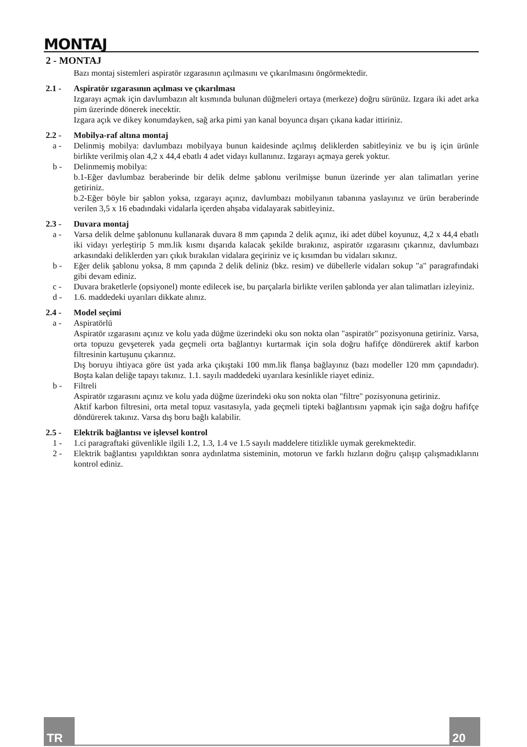MONTAJ
2 - MONTAJ
Bazı montaj sistemleri aspiratör ızgarasının açılmasını ve çıkarılmasını öngörmektedir.
2.1 - Aspiratör ızgarasının açılması ve çıkarılması
Izgarayı açmak için davlumbazın alt kısmında bulunan düğmeleri ortaya (merkeze) doğru sürünüz. Izgara iki adet arka pim üzerinde dönerek inecektir.
Izgara açık ve dikey konumdayken, sağ arka pimi yan kanal boyunca dışarı çıkana kadar ittiriniz.
2.2 - Mobilya-raf altına montaj
a - Delinmiş mobilya: davlumbazı mobilyaya bunun kaidesinde açılmış deliklerden sabitleyiniz ve bu iş için ürünle birlikte verilmiş olan 4,2 x 44,4 ebatlı 4 adet vidayı kullanınız. Izgarayı açmaya gerek yoktur.
b - Delinmemiş mobilya:
b.1-Eğer davlumbaz beraberinde bir delik delme şablonu verilmişse bunun üzerinde yer alan talimatları yerine getiriniz.
b.2-Eğer böyle bir şablon yoksa, ızgarayı açınız, davlumbazı mobilyanın tabanına yaslayınız ve ürün beraberinde verilen 3,5 x 16 ebadındaki vidalarla içerden ahşaba vidalayarak sabitleyiniz.
2.3 - Duvara montaj
a - Varsa delik delme şablonunu kullanarak duvara 8 mm çapında 2 delik açınız, iki adet dübel koyunuz, 4,2 x 44,4 ebatlı iki vidayı yerleştirip 5 mm.lik kısmı dışarıda kalacak şekilde bırakınız, aspiratör ızgarasını çıkarınız, davlumbazı arkasındaki deliklerden yarı çıkık bırakılan vidalara geçiriniz ve iç kısımdan bu vidaları sıkınız.
b - Eğer delik şablonu yoksa, 8 mm çapında 2 delik deliniz (bkz. resim) ve dübellerle vidaları sokup "a" paragrafındaki gibi devam ediniz.
c - Duvara braketlerle (opsiyonel) monte edilecek ise, bu parçalarla birlikte verilen şablonda yer alan talimatları izleyiniz.
d - 1.6. maddedeki uyarıları dikkate alınız.
2.4 - Model seçimi
a - Aspiratörlü
Aspiratör ızgarasını açınız ve kolu yada düğme üzerindeki oku son nokta olan "aspiratör" pozisyonuna getiriniz. Varsa, orta topuzu gevşeterek yada geçmeli orta bağlantıyı kurtarmak için sola doğru hafifçe döndürerek aktif karbon filtresinin kartuşunu çıkarınız.
Dış boruyu ihtiyaca göre üst yada arka çıkıştaki 100 mm.lik flanşa bağlayınız (bazı modeller 120 mm çapındadır). Boşta kalan deliğe tapayı takınız. 1.1. sayılı maddedeki uyarılara kesinlikle riayet ediniz.
b - Filtreli
Aspiratör ızgarasını açınız ve kolu yada düğme üzerindeki oku son nokta olan "filtre" pozisyonuna getiriniz.
Aktif karbon filtresini, orta metal topuz vasıtasıyla, yada geçmeli tipteki bağlantısını yapmak için sağa doğru hafifçe döndürerek takınız. Varsa dış boru bağlı kalabilir.
2.5 - Elektrik bağlantısı ve işlevsel kontrol
1 - 1.ci paragraftaki güvenlikle ilgili 1.2, 1.3, 1.4 ve 1.5 sayılı maddelere titizlikle uymak gerekmektedir.
2 - Elektrik bağlantısı yapıldıktan sonra aydınlatma sisteminin, motorun ve farklı hızların doğru çalışıp çalışmadıklarını kontrol ediniz.
TR 20